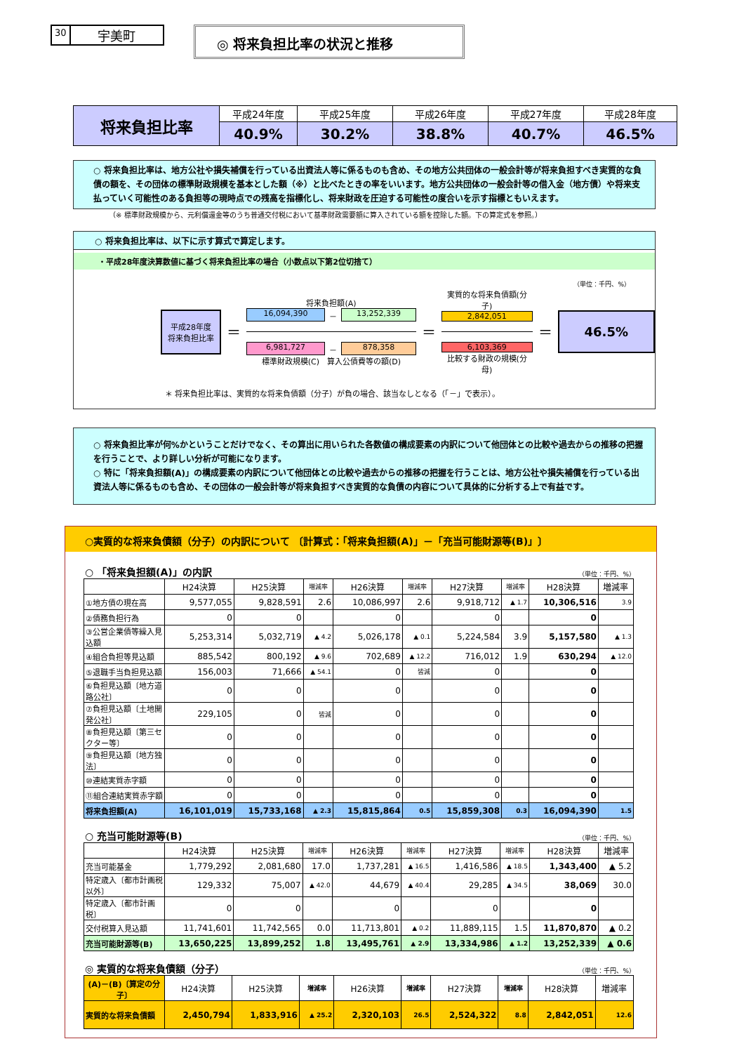30 宇美町
◎ 将来負担比率の状況と推移
| 将来負担比率 | 平成24年度 | 平成25年度 | 平成26年度 | 平成27年度 | 平成28年度 |
| | 40.9% | 30.2% | 38.8% | 40.7% | 46.5% |
○ 将来負担比率は、地方公社や損失補償を行っている出資法人等に係るものも含め、その地方公共団体の一般会計等が将来負担すべき実質的な負債の額を、その団体の標準財政規模を基本とした額（※）と比べたときの率をいいます。地方公共団体の一般会計等の借入金（地方債）や将来支払っていく可能性のある負担等の現時点での残高を指標化し、将来財政を圧迫する可能性の度合いを示す指標ともいえます。
（※ 標準財政規模から、元利償還金等のうち普通交付税において基準財政需要額に算入されている額を控除した額。下の算定式を参照。）
○ 将来負担比率は、以下に示す算式で算定します。
・平成28年度決算数値に基づく将来負担比率の場合（小数点以下第2位切捨て）
（単位：千円、%）
平成28年度
将来負担比率
＝
将来負担額(A)
16,094,390 － 13,252,339
6,981,727 － 878,358
標準財政規模(C)　算入公債費等の額(D)
＝
実質的な将来負債額(分子)
2,842,051
6,103,369
比較する財政の規模(分母)
＝
46.5%
＊ 将来負担比率は、実質的な将来負債額（分子）が負の場合、該当なしとなる（「－」で表示）。
○ 将来負担比率が何%かということだけでなく、その算出に用いられた各数値の構成要素の内訳について他団体との比較や過去からの推移の把握を行うことで、より詳しい分析が可能になります。
○ 特に「将来負担額(A)」の構成要素の内訳について他団体との比較や過去からの推移の把握を行うことは、地方公社や損失補償を行っている出資法人等に係るものも含め、その団体の一般会計等が将来負担すべき実質的な負債の内容について具体的に分析する上で有益です。
○実質的な将来負債額（分子）の内訳について 〔計算式：「将来負担額(A)」－「充当可能財源等(B)」〕
○ 「将来負担額(A)」の内訳 （単位：千円、%）
| | H24決算 | H25決算 | 増減率 | H26決算 | 増減率 | H27決算 | 増減率 | H28決算 | 増減率 |
| --- | --- | --- | --- | --- | --- | --- | --- | --- | --- |
| ①地方債の現在高 | 9,577,055 | 9,828,591 | 2.6 | 10,086,997 | 2.6 | 9,918,712 | ▲ 1.7 | 10,306,516 | 3.9 |
| ②債務負担行為 | 0 | 0 | | 0 | | 0 | | 0 | |
| ③公営企業債等繰入見込額 | 5,253,314 | 5,032,719 | ▲ 4.2 | 5,026,178 | ▲ 0.1 | 5,224,584 | 3.9 | 5,157,580 | ▲ 1.3 |
| ④組合負担等見込額 | 885,542 | 800,192 | ▲ 9.6 | 702,689 | ▲ 12.2 | 716,012 | 1.9 | 630,294 | ▲ 12.0 |
| ⑤退職手当負担見込額 | 156,003 | 71,666 | ▲ 54.1 | 0 | 皆減 | 0 | | 0 | |
| ⑥負担見込額〔地方道路公社〕 | 0 | 0 | | 0 | | 0 | | 0 | |
| ⑦負担見込額〔土地開発公社〕 | 229,105 | 0 | 皆減 | 0 | | 0 | | 0 | |
| ⑧負担見込額〔第三セクター等〕 | 0 | 0 | | 0 | | 0 | | 0 | |
| ⑨負担見込額〔地方独法〕 | 0 | 0 | | 0 | | 0 | | 0 | |
| ⑩連結実質赤字額 | 0 | 0 | | 0 | | 0 | | 0 | |
| ⑪組合連結実質赤字額 | 0 | 0 | | 0 | | 0 | | 0 | |
| 将来負担額(A) | 16,101,019 | 15,733,168 | ▲ 2.3 | 15,815,864 | 0.5 | 15,859,308 | 0.3 | 16,094,390 | 1.5 |
○ 充当可能財源等(B) （単位：千円、%）
| | H24決算 | H25決算 | 増減率 | H26決算 | 増減率 | H27決算 | 増減率 | H28決算 | 増減率 |
| --- | --- | --- | --- | --- | --- | --- | --- | --- | --- |
| 充当可能基金 | 1,779,292 | 2,081,680 | 17.0 | 1,737,281 | ▲ 16.5 | 1,416,586 | ▲ 18.5 | 1,343,400 | ▲ 5.2 |
| 特定歳入〔都市計画税以外〕 | 129,332 | 75,007 | ▲ 42.0 | 44,679 | ▲ 40.4 | 29,285 | ▲ 34.5 | 38,069 | 30.0 |
| 特定歳入〔都市計画税〕 | 0 | 0 | | 0 | | 0 | | 0 | |
| 交付税算入見込額 | 11,741,601 | 11,742,565 | 0.0 | 11,713,801 | ▲ 0.2 | 11,889,115 | 1.5 | 11,870,870 | ▲ 0.2 |
| 充当可能財源等(B) | 13,650,225 | 13,899,252 | 1.8 | 13,495,761 | ▲ 2.9 | 13,334,986 | ▲ 1.2 | 13,252,339 | ▲ 0.6 |
◎ 実質的な将来負債額（分子） （単位：千円、%）
| (A)－(B)〔算定の分子〕 | H24決算 | H25決算 | 増減率 | H26決算 | 増減率 | H27決算 | 増減率 | H28決算 | 増減率 |
| --- | --- | --- | --- | --- | --- | --- | --- | --- | --- |
| 実質的な将来負債額 | 2,450,794 | 1,833,916 | ▲ 25.2 | 2,320,103 | 26.5 | 2,524,322 | 8.8 | 2,842,051 | 12.6 |